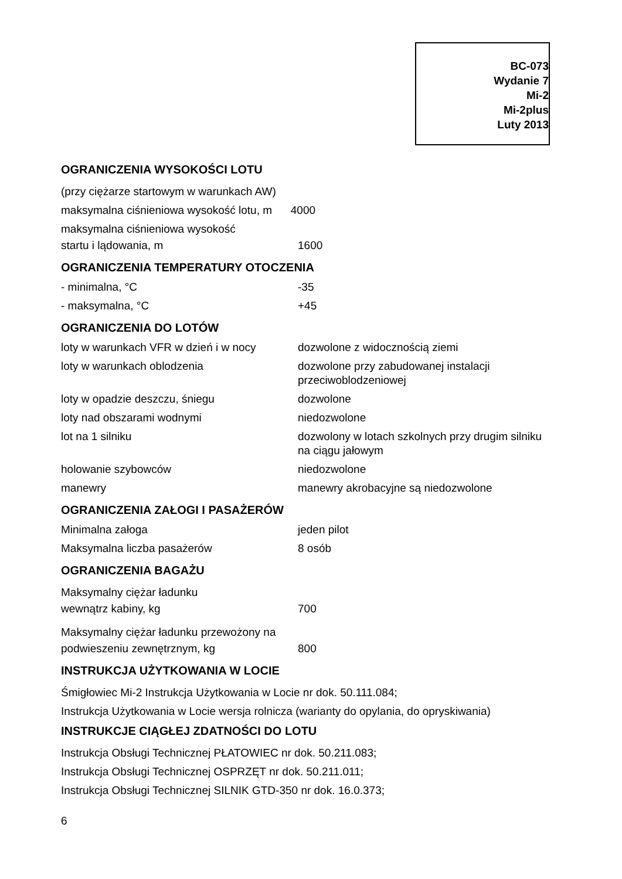BC-073
Wydanie 7
Mi-2
Mi-2plus
Luty 2013
OGRANICZENIA WYSOKOŚCI LOTU
(przy ciężarze startowym w warunkach AW)
maksymalna ciśnieniowa wysokość lotu, m 4000
maksymalna ciśnieniowa wysokość
| startu i lądowania, m | 1600 |
OGRANICZENIA TEMPERATURY OTOCZENIA
| - minimalna, °C | -35 |
| - maksymalna, °C | +45 |
OGRANICZENIA DO LOTÓW
| loty w warunkach VFR w dzień i w nocy | dozwolone z widocznością ziemi |
| loty w warunkach oblodzenia | dozwolone przy zabudowanej instalacji przeciwoblodzeniowej |
| loty w opadzie deszczu, śniegu | dozwolone |
| loty nad obszarami wodnymi | niedozwolone |
| lot na 1 silniku | dozwolony w lotach szkolnych przy drugim silniku na ciągu jałowym |
| holowanie szybowców | niedozwolone |
| manewry | manewry akrobacyjne są niedozwolone |
OGRANICZENIA ZAŁOGI I PASAŻERÓW
| Minimalna załoga | jeden pilot |
| Maksymalna liczba pasażerów | 8 osób |
OGRANICZENIA BAGAŻU
Maksymalny ciężar ładunku
| wewnątrz kabiny, kg | 700 |
Maksymalny ciężar ładunku przewożony na
| podwieszeniu zewnętrznym, kg | 800 |
INSTRUKCJA UŻYTKOWANIA W LOCIE
Śmigłowiec Mi-2 Instrukcja Użytkowania w Locie nr dok. 50.111.084;
Instrukcja Użytkowania w Locie wersja rolnicza (warianty do opylania, do opryskiwania)
INSTRUKCJE CIĄGŁEJ ZDATNOŚCI DO LOTU
Instrukcja Obsługi Technicznej PŁATOWIEC nr dok. 50.211.083;
Instrukcja Obsługi Technicznej OSPRZĘT nr dok. 50.211.011;
Instrukcja Obsługi Technicznej SILNIK GTD-350 nr dok. 16.0.373;
6